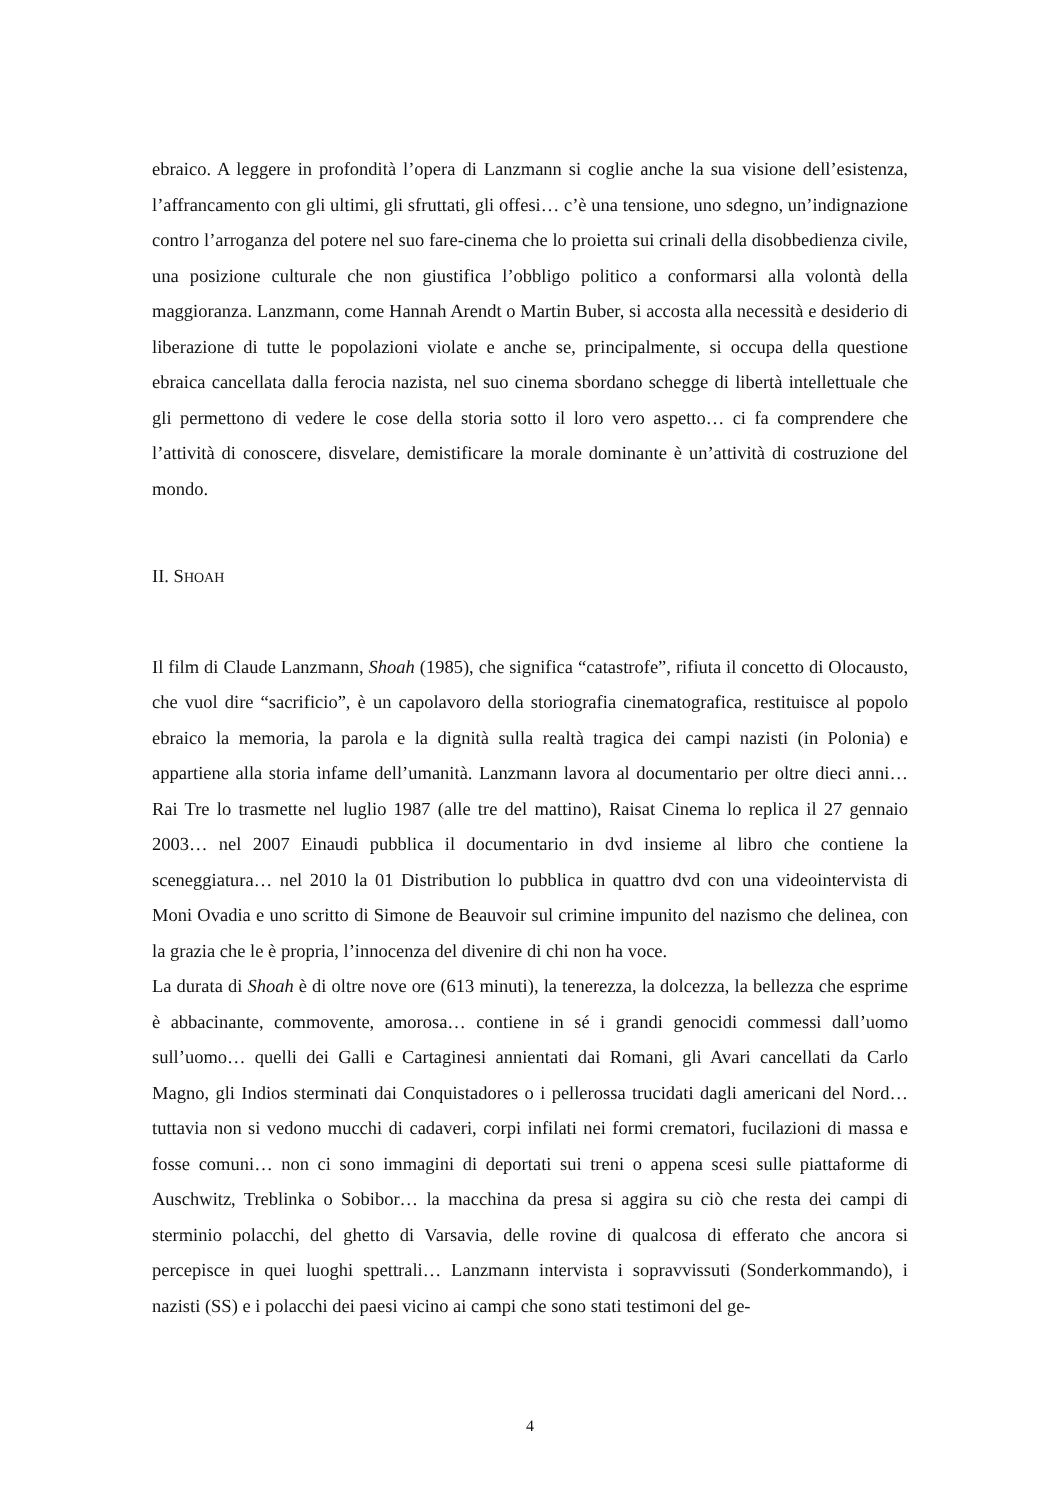ebraico. A leggere in profondità l’opera di Lanzmann si coglie anche la sua visione dell’esistenza, l’affrancamento con gli ultimi, gli sfruttati, gli offesi… c’è una tensione, uno sdegno, un’indignazione contro l’arroganza del potere nel suo fare-cinema che lo proietta sui crinali della disobbedienza civile, una posizione culturale che non giustifica l’obbligo politico a conformarsi alla volontà della maggioranza. Lanzmann, come Hannah Arendt o Martin Buber, si accosta alla necessità e desiderio di liberazione di tutte le popolazioni violate e anche se, principalmente, si occupa della questione ebraica cancellata dalla ferocia nazista, nel suo cinema sbordano schegge di libertà intellettuale che gli permettono di vedere le cose della storia sotto il loro vero aspetto… ci fa comprendere che l’attività di conoscere, disvelare, demistificare la morale dominante è un’attività di costruzione del mondo.
II. SHOAH
Il film di Claude Lanzmann, Shoah (1985), che significa “catastrofe”, rifiuta il concetto di Olocausto, che vuol dire “sacrificio”, è un capolavoro della storiografia cinematografica, restituisce al popolo ebraico la memoria, la parola e la dignità sulla realtà tragica dei campi nazisti (in Polonia) e appartiene alla storia infame dell’umanità. Lanzmann lavora al documentario per oltre dieci anni… Rai Tre lo trasmette nel luglio 1987 (alle tre del mattino), Raisat Cinema lo replica il 27 gennaio 2003… nel 2007 Einaudi pubblica il documentario in dvd insieme al libro che contiene la sceneggiatura… nel 2010 la 01 Distribution lo pubblica in quattro dvd con una videointervista di Moni Ovadia e uno scritto di Simone de Beauvoir sul crimine impunito del nazismo che delinea, con la grazia che le è propria, l’innocenza del divenire di chi non ha voce.
La durata di Shoah è di oltre nove ore (613 minuti), la tenerezza, la dolcezza, la bellezza che esprime è abbacinante, commovente, amorosa… contiene in sé i grandi genocidi commessi dall’uomo sull’uomo… quelli dei Galli e Cartaginesi annientati dai Romani, gli Avari cancellati da Carlo Magno, gli Indios sterminati dai Conquistadores o i pellerossa trucidati dagli americani del Nord… tuttavia non si vedono mucchi di cadaveri, corpi infilati nei formi crematori, fucilazioni di massa e fosse comuni… non ci sono immagini di deportati sui treni o appena scesi sulle piattaforme di Auschwitz, Treblinka o Sobibor… la macchina da presa si aggira su ciò che resta dei campi di sterminio polacchi, del ghetto di Varsavia, delle rovine di qualcosa di efferato che ancora si percepisce in quei luoghi spettrali… Lanzmann intervista i sopravvissuti (Sonderkommando), i nazisti (SS) e i polacchi dei paesi vicino ai campi che sono stati testimoni del ge-
4